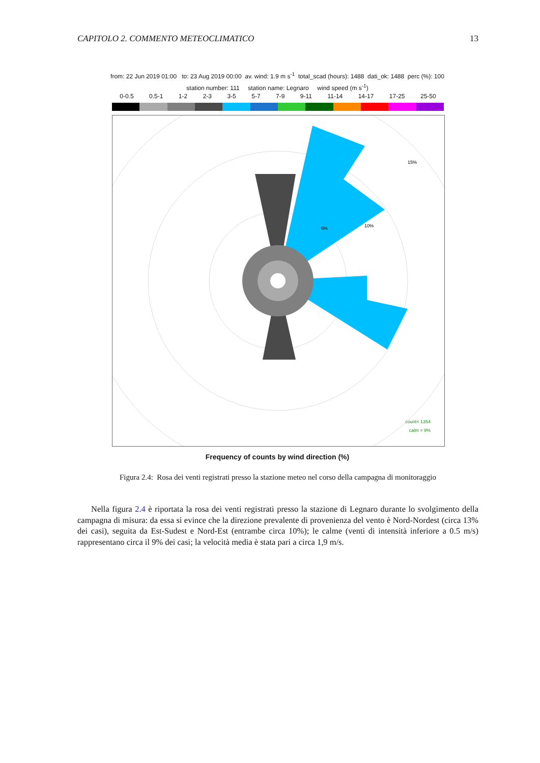CAPITOLO 2. COMMENTO METEOCLIMATICO 13
from: 22 Jun 2019 01:00 to: 23 Aug 2019 00:00 av. wind: 1.9 m s<sup>-1</sup> total_scad (hours): 1488 dati_ok: 1488 perc (%): 100
station number: 111 station name: Legnaro wind speed (m s<sup>-1</sup>)
0-0.5 0.5-1 1-2 2-3 3-5 5-7 7-9 9-11 11-14 14-17 17-25 25-50
15%
10%
5%
count= 1354
calm = 9%
Frequency of counts by wind direction (%)
Figura 2.4: Rosa dei venti registrati presso la stazione meteo nel corso della campagna di monitoraggio
Nella figura 2.4 è riportata la rosa dei venti registrati presso la stazione di Legnaro durante lo svolgimento della campagna di misura: da essa si evince che la direzione prevalente di provenienza del vento è Nord-Nordest (circa 13% dei casi), seguita da Est-Sudest e Nord-Est (entrambe circa 10%); le calme (venti di intensità inferiore a 0.5 m/s) rappresentano circa il 9% dei casi; la velocità media è stata pari a circa 1,9 m/s.